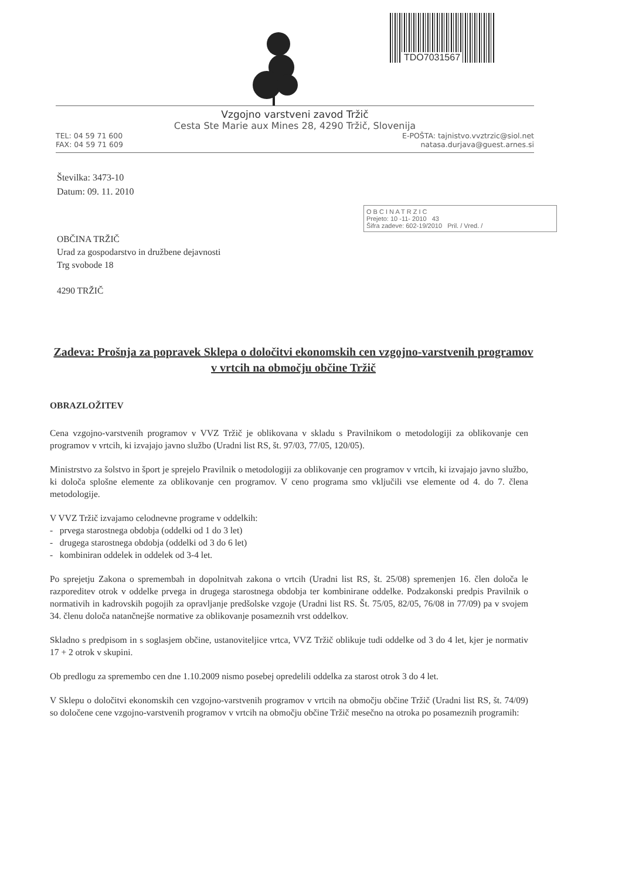TDO7031567
Vzgojno varstveni zavod Tržič
Cesta Ste Marie aux Mines 28, 4290 Tržič, Slovenija
TEL: 04 59 71 600 E-POŠTA: tajnistvo.vvztrzic@siol.net
FAX: 04 59 71 609 natasa.durjava@guest.arnes.si
Številka: 3473-10
Datum: 09. 11. 2010
O B C I N A T R Z I C
Prejeto: 10 -11- 2010 43
Šifra zadeve: 602-19/2010 Pril. / Vred. /
OBČINA TRŽIČ
Urad za gospodarstvo in družbene dejavnosti
Trg svobode 18
4290 TRŽIČ
Zadeva: Prošnja za popravek Sklepa o določitvi ekonomskih cen vzgojno-varstvenih programov v vrtcih na območju občine Tržič
OBRAZLOŽITEV
Cena vzgojno-varstvenih programov v VVZ Tržič je oblikovana v skladu s Pravilnikom o metodologiji za oblikovanje cen programov v vrtcih, ki izvajajo javno službo (Uradni list RS, št. 97/03, 77/05, 120/05).
Ministrstvo za šolstvo in šport je sprejelo Pravilnik o metodologiji za oblikovanje cen programov v vrtcih, ki izvajajo javno službo, ki določa splošne elemente za oblikovanje cen programov. V ceno programa smo vključili vse elemente od 4. do 7. člena metodologije.
V VVZ Tržič izvajamo celodnevne programe v oddelkih:
- prvega starostnega obdobja (oddelki od 1 do 3 let)
- drugega starostnega obdobja (oddelki od 3 do 6 let)
- kombiniran oddelek in oddelek od 3-4 let.
Po sprejetju Zakona o spremembah in dopolnitvah zakona o vrtcih (Uradni list RS, št. 25/08) spremenjen 16. člen določa le razporeditev otrok v oddelke prvega in drugega starostnega obdobja ter kombinirane oddelke. Podzakonski predpis Pravilnik o normativih in kadrovskih pogojih za opravljanje predšolske vzgoje (Uradni list RS. Št. 75/05, 82/05, 76/08 in 77/09) pa v svojem 34. členu določa natančnejše normative za oblikovanje posameznih vrst oddelkov.
Skladno s predpisom in s soglasjem občine, ustanoviteljice vrtca, VVZ Tržič oblikuje tudi oddelke od 3 do 4 let, kjer je normativ 17 + 2 otrok v skupini.
Ob predlogu za spremembo cen dne 1.10.2009 nismo posebej opredelili oddelka za starost otrok 3 do 4 let.
V Sklepu o določitvi ekonomskih cen vzgojno-varstvenih programov v vrtcih na območju občine Tržič (Uradni list RS, št. 74/09) so določene cene vzgojno-varstvenih programov v vrtcih na območju občine Tržič mesečno na otroka po posameznih programih: